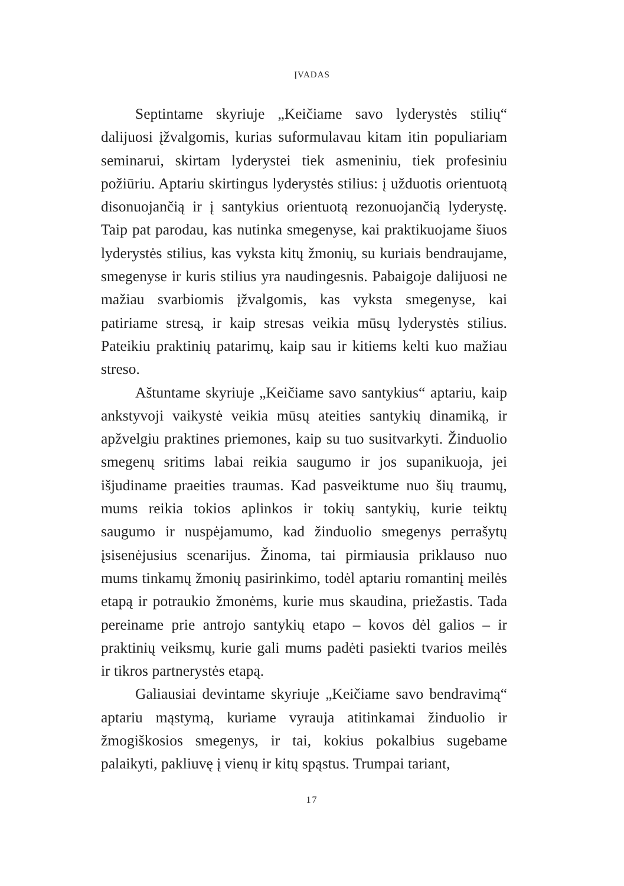ĮVADAS
Septintame skyriuje „Keičiame savo lyderystės stilių“ dalijuosi įžvalgomis, kurias suformulavau kitam itin populiariam seminarui, skirtam lyderystei tiek asmeniniu, tiek profesiniu požiūriu. Aptariu skirtingus lyderystės stilius: į užduotis orientuotą disonuojančią ir į santykius orientuotą rezonuojančią lyderystę. Taip pat parodau, kas nutinka smegenyse, kai praktikuojame šiuos lyderystės stilius, kas vyksta kitų žmonių, su kuriais bendraujame, smegenyse ir kuris stilius yra naudingesnis. Pabaigoje dalijuosi ne mažiau svarbiomis įžvalgomis, kas vyksta smegenyse, kai patiriame stresą, ir kaip stresas veikia mūsų lyderystės stilius. Pateikiu praktinių patarimų, kaip sau ir kitiems kelti kuo mažiau streso.
Aštuntame skyriuje „Keičiame savo santykius“ aptariu, kaip ankstyvoji vaikystė veikia mūsų ateities santykių dinamiką, ir apžvelgiu praktines priemones, kaip su tuo susitvarkyti. Žinduolio smegenų sritims labai reikia saugumo ir jos supanikuoja, jei išjudiname praeities traumas. Kad pasveiktume nuo šių traumų, mums reikia tokios aplinkos ir tokių santykių, kurie teiktų saugumo ir nuspėjamumo, kad žinduolio smegenys perrašytų įsisenėjusius scenarijus. Žinoma, tai pirmiausia priklauso nuo mums tinkamų žmonių pasirinkimo, todėl aptariu romantinį meilės etapą ir potraukio žmonėms, kurie mus skaudina, priežastis. Tada pereiname prie antrojo santykių etapo – kovos dėl galios – ir praktinių veiksmų, kurie gali mums padėti pasiekti tvarios meilės ir tikros partnerystės etapą.
Galiausiai devintame skyriuje „Keičiame savo bendravimą“ aptariu mąstymą, kuriame vyrauja atitinkamai žinduolio ir žmogiškosios smegenys, ir tai, kokius pokalbius sugebame palaikyti, pakliuvę į vienų ir kitų spąstus. Trumpai tariant,
17